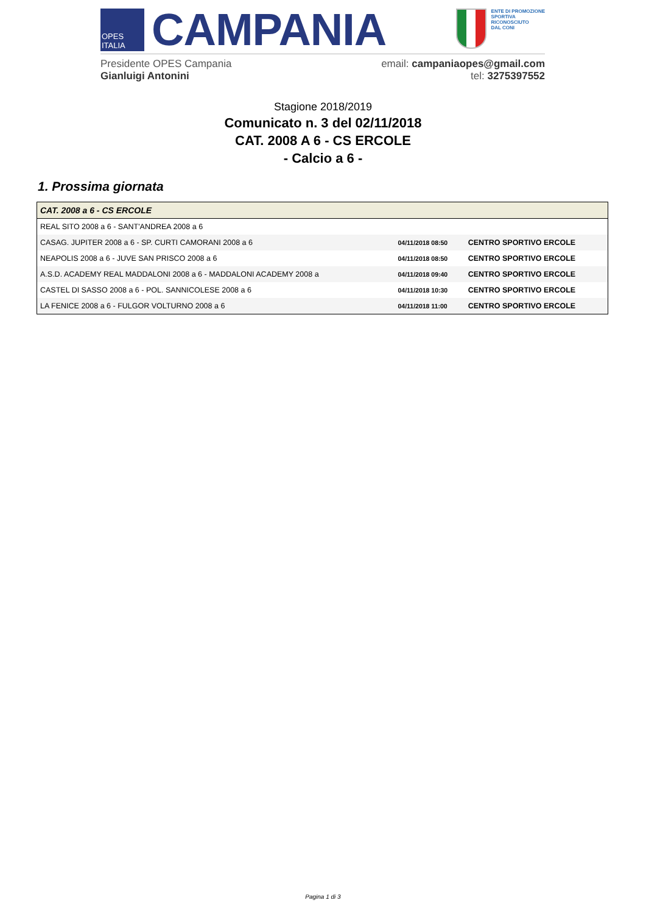OPES ITALIA
CAMPANIA
ENTE DI PROMOZIONE
SPORTIVA
RICONOSCIUTO
DAL CONI
Presidente OPES Campania
Gianluigi Antonini
email: campaniaopes@gmail.com
tel: 3275397552
Stagione 2018/2019
Comunicato n. 3 del 02/11/2018
CAT. 2008 A 6 - CS ERCOLE
- Calcio a 6 -
1. Prossima giornata
| CAT. 2008 a 6 - CS ERCOLE | | |
| --- | --- | --- |
| REAL SITO 2008 a 6 - SANT'ANDREA 2008 a 6 | | |
| CASAG. JUPITER 2008 a 6 - SP. CURTI CAMORANI 2008 a 6 | 04/11/2018 08:50 | CENTRO SPORTIVO ERCOLE |
| NEAPOLIS 2008 a 6 - JUVE SAN PRISCO 2008 a 6 | 04/11/2018 08:50 | CENTRO SPORTIVO ERCOLE |
| A.S.D. ACADEMY REAL MADDALONI 2008 a 6 - MADDALONI ACADEMY 2008 a | 04/11/2018 09:40 | CENTRO SPORTIVO ERCOLE |
| CASTEL DI SASSO 2008 a 6 - POL. SANNICOLESE 2008 a 6 | 04/11/2018 10:30 | CENTRO SPORTIVO ERCOLE |
| LA FENICE 2008 a 6 - FULGOR VOLTURNO 2008 a 6 | 04/11/2018 11:00 | CENTRO SPORTIVO ERCOLE |
Pagina 1 di 3